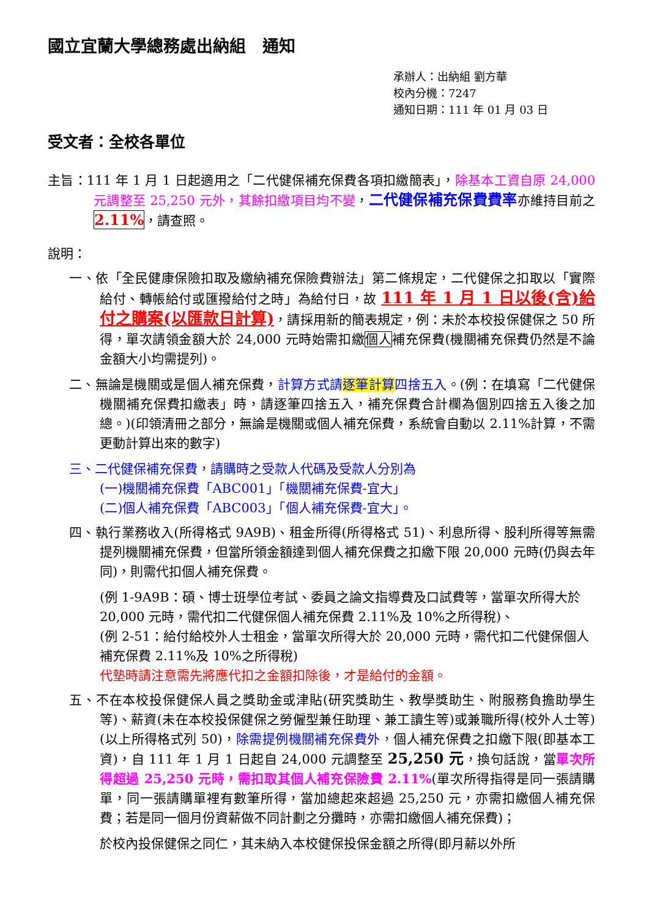國立宜蘭大學總務處出納組　通知
承辦人：出納組 劉方華
校內分機：7247
通知日期：111 年 01 月 03 日
受文者：全校各單位
主旨：111 年 1 月 1 日起適用之「二代健保補充保費各項扣繳簡表」，除基本工資自原 24,000 元調整至 25,250 元外，其餘扣繳項目均不變，二代健保補充保費費率亦維持目前之2.11%，請查照。
說明：
一、依「全民健康保險扣取及繳納補充保險費辦法」第二條規定，二代健保之扣取以「實際給付、轉帳給付或匯撥給付之時」為給付日，故 111 年 1 月 1 日以後(含)給付之購案(以匯款日計算)，請採用新的簡表規定，例：未於本校投保健保之 50 所得，單次請領金額大於 24,000 元時始需扣繳個人補充保費(機關補充保費仍然是不論金額大小均需提列)。
二、無論是機關或是個人補充保費，計算方式請逐筆計算四捨五入。(例：在填寫「二代健保機關補充保費扣繳表」時，請逐筆四捨五入，補充保費合計欄為個別四捨五入後之加總。)(印領清冊之部分，無論是機關或個人補充保費，系統會自動以 2.11%計算，不需更動計算出來的數字)
三、二代健保補充保費，請購時之受款人代碼及受款人分別為
(一)機關補充保費「ABC001」「機關補充保費-宜大」
(二)個人補充保費「ABC003」「個人補充保費-宜大」。
四、執行業務收入(所得格式 9A9B)、租金所得(所得格式 51)、利息所得、股利所得等無需提列機關補充保費，但當所領金額達到個人補充保費之扣繳下限 20,000 元時(仍與去年同)，則需代扣個人補充保費。
(例 1-9A9B：碩、博士班學位考試、委員之論文指導費及口試費等，當單次所得大於 20,000 元時，需代扣二代健保個人補充保費 2.11%及 10%之所得稅)、
(例 2-51：給付給校外人士租金，當單次所得大於 20,000 元時，需代扣二代健保個人補充保費 2.11%及 10%之所得稅)
代墊時請注意需先將應代扣之金額扣除後，才是給付的金額。
五、不在本校投保健保人員之獎助金或津貼(研究獎助生、教學獎助生、附服務負擔助學生等)、薪資(未在本校投保健保之勞僱型兼任助理、兼工讀生等)或兼職所得(校外人士等)(以上所得格式列 50)，除需提例機關補充保費外，個人補充保費之扣繳下限(即基本工資)，自 111 年 1 月 1 日起自 24,000 元調整至 25,250 元，換句話說，當單次所得超過 25,250 元時，需扣取其個人補充保險費 2.11%(單次所得指得是同一張請購單，同一張請購單裡有數筆所得，當加總起來超過 25,250 元，亦需扣繳個人補充保費；若是同一個月份資薪做不同計劃之分攤時，亦需扣繳個人補充保費)；
於校內投保健保之同仁，其未納入本校健保投保金額之所得(即月薪以外所